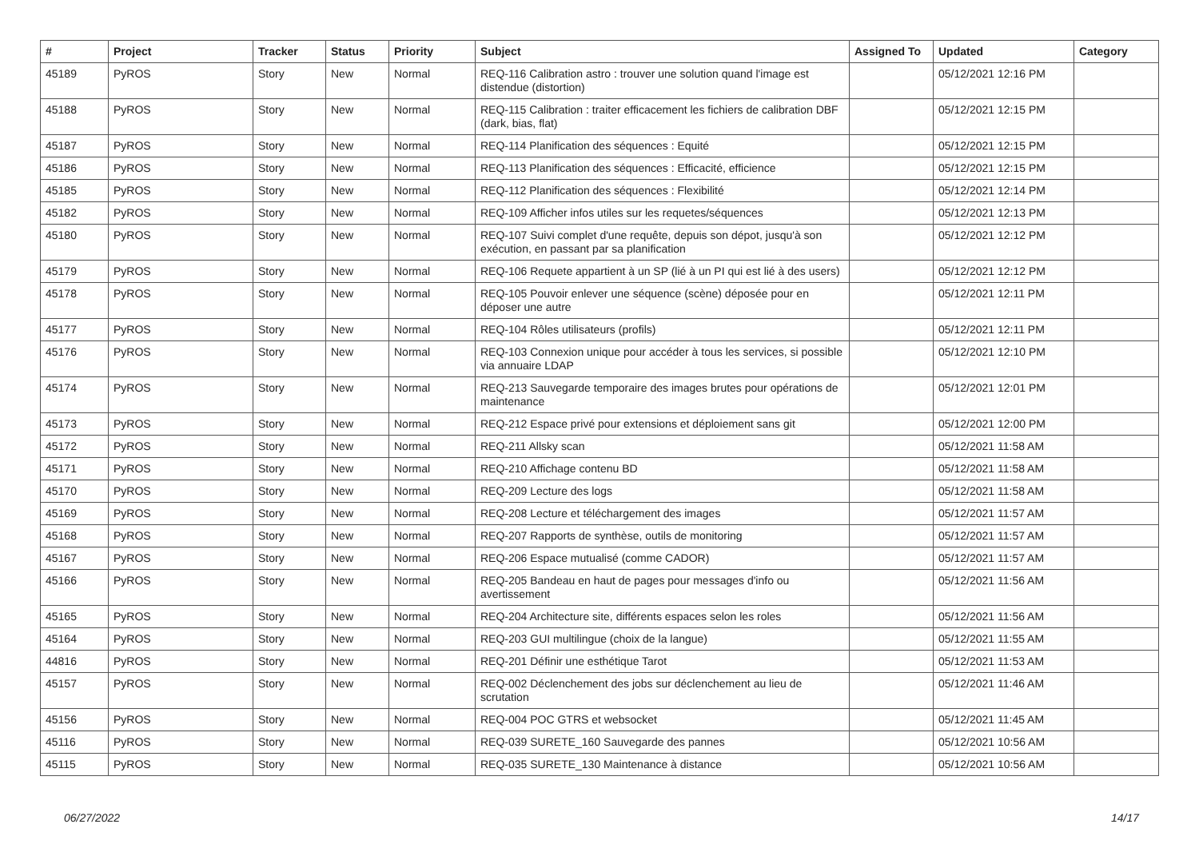| # | Project | Tracker | Status | Priority | Subject | Assigned To | Updated | Category |
| --- | --- | --- | --- | --- | --- | --- | --- | --- |
| 45189 | PyROS | Story | New | Normal | REQ-116 Calibration astro : trouver une solution quand l'image est distendue (distortion) | | 05/12/2021 12:16 PM | |
| 45188 | PyROS | Story | New | Normal | REQ-115 Calibration : traiter efficacement les fichiers de calibration DBF (dark, bias, flat) | | 05/12/2021 12:15 PM | |
| 45187 | PyROS | Story | New | Normal | REQ-114 Planification des séquences : Equité | | 05/12/2021 12:15 PM | |
| 45186 | PyROS | Story | New | Normal | REQ-113 Planification des séquences : Efficacité, efficience | | 05/12/2021 12:15 PM | |
| 45185 | PyROS | Story | New | Normal | REQ-112 Planification des séquences : Flexibilité | | 05/12/2021 12:14 PM | |
| 45182 | PyROS | Story | New | Normal | REQ-109 Afficher infos utiles sur les requetes/séquences | | 05/12/2021 12:13 PM | |
| 45180 | PyROS | Story | New | Normal | REQ-107 Suivi complet d'une requête, depuis son dépot, jusqu'à son exécution, en passant par sa planification | | 05/12/2021 12:12 PM | |
| 45179 | PyROS | Story | New | Normal | REQ-106 Requete appartient à un SP (lié à un PI qui est lié à des users) | | 05/12/2021 12:12 PM | |
| 45178 | PyROS | Story | New | Normal | REQ-105 Pouvoir enlever une séquence (scène) déposée pour en déposer une autre | | 05/12/2021 12:11 PM | |
| 45177 | PyROS | Story | New | Normal | REQ-104 Rôles utilisateurs (profils) | | 05/12/2021 12:11 PM | |
| 45176 | PyROS | Story | New | Normal | REQ-103 Connexion unique pour accéder à tous les services, si possible via annuaire LDAP | | 05/12/2021 12:10 PM | |
| 45174 | PyROS | Story | New | Normal | REQ-213 Sauvegarde temporaire des images brutes pour opérations de maintenance | | 05/12/2021 12:01 PM | |
| 45173 | PyROS | Story | New | Normal | REQ-212 Espace privé pour extensions et déploiement sans git | | 05/12/2021 12:00 PM | |
| 45172 | PyROS | Story | New | Normal | REQ-211 Allsky scan | | 05/12/2021 11:58 AM | |
| 45171 | PyROS | Story | New | Normal | REQ-210 Affichage contenu BD | | 05/12/2021 11:58 AM | |
| 45170 | PyROS | Story | New | Normal | REQ-209 Lecture des logs | | 05/12/2021 11:58 AM | |
| 45169 | PyROS | Story | New | Normal | REQ-208 Lecture et téléchargement des images | | 05/12/2021 11:57 AM | |
| 45168 | PyROS | Story | New | Normal | REQ-207 Rapports de synthèse, outils de monitoring | | 05/12/2021 11:57 AM | |
| 45167 | PyROS | Story | New | Normal | REQ-206 Espace mutualisé (comme CADOR) | | 05/12/2021 11:57 AM | |
| 45166 | PyROS | Story | New | Normal | REQ-205 Bandeau en haut de pages pour messages d'info ou avertissement | | 05/12/2021 11:56 AM | |
| 45165 | PyROS | Story | New | Normal | REQ-204 Architecture site, différents espaces selon les roles | | 05/12/2021 11:56 AM | |
| 45164 | PyROS | Story | New | Normal | REQ-203 GUI multilingue (choix de la langue) | | 05/12/2021 11:55 AM | |
| 44816 | PyROS | Story | New | Normal | REQ-201 Définir une esthétique Tarot | | 05/12/2021 11:53 AM | |
| 45157 | PyROS | Story | New | Normal | REQ-002 Déclenchement des jobs sur déclenchement au lieu de scrutation | | 05/12/2021 11:46 AM | |
| 45156 | PyROS | Story | New | Normal | REQ-004 POC GTRS et websocket | | 05/12/2021 11:45 AM | |
| 45116 | PyROS | Story | New | Normal | REQ-039 SURETE_160 Sauvegarde des pannes | | 05/12/2021 10:56 AM | |
| 45115 | PyROS | Story | New | Normal | REQ-035 SURETE_130 Maintenance à distance | | 05/12/2021 10:56 AM | |
06/27/2022 14/17